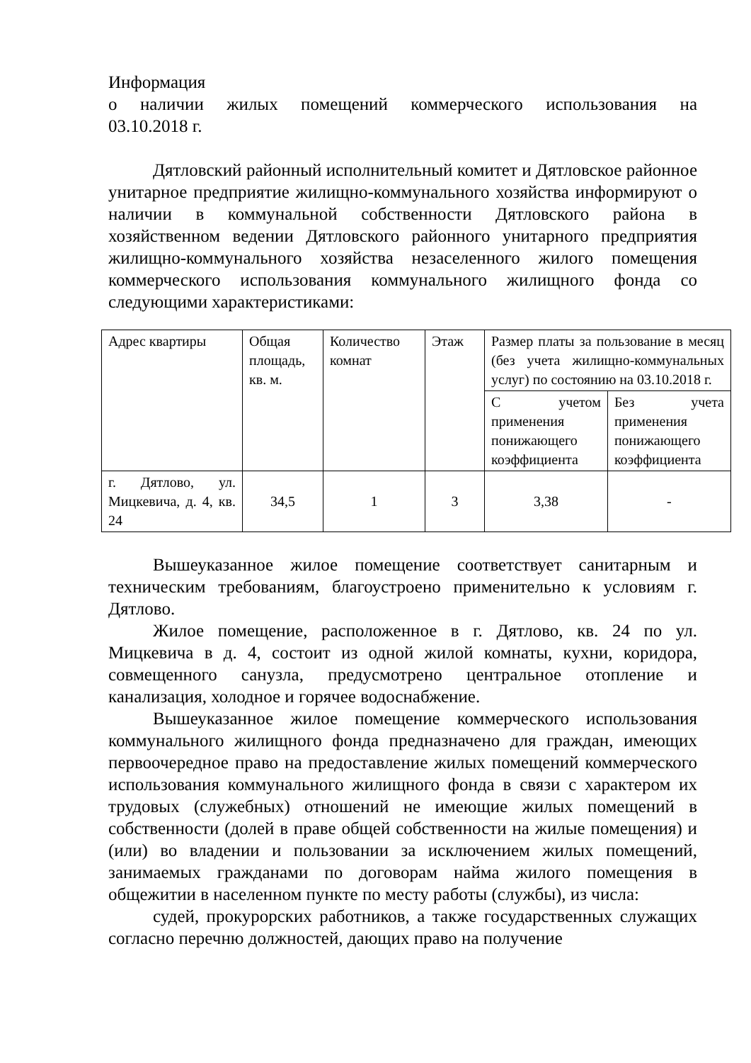Информация
о наличии жилых помещений коммерческого использования на
03.10.2018 г.
Дятловский районный исполнительный комитет и Дятловское районное унитарное предприятие жилищно-коммунального хозяйства информируют о наличии в коммунальной собственности Дятловского района в хозяйственном ведении Дятловского районного унитарного предприятия жилищно-коммунального хозяйства незаселенного жилого помещения коммерческого использования коммунального жилищного фонда со следующими характеристиками:
| Адрес квартиры | Общая площадь, кв. м. | Количество комнат | Этаж | Размер платы за пользование в месяц (без учета жилищно-коммунальных услуг) по состоянию на 03.10.2018 г. | |
| | | | | С учетом применения понижающего коэффициента | Без учета применения понижающего коэффициента |
| г. Дятлово, ул. Мицкевича, д. 4, кв. 24 | 34,5 | 1 | 3 | 3,38 | - |
Вышеуказанное жилое помещение соответствует санитарным и техническим требованиям, благоустроено применительно к условиям г. Дятлово.
Жилое помещение, расположенное в г. Дятлово, кв. 24 по ул. Мицкевича в д. 4, состоит из одной жилой комнаты, кухни, коридора, совмещенного санузла, предусмотрено центральное отопление и канализация, холодное и горячее водоснабжение.
Вышеуказанное жилое помещение коммерческого использования коммунального жилищного фонда предназначено для граждан, имеющих первоочередное право на предоставление жилых помещений коммерческого использования коммунального жилищного фонда в связи с характером их трудовых (служебных) отношений не имеющие жилых помещений в собственности (долей в праве общей собственности на жилые помещения) и (или) во владении и пользовании за исключением жилых помещений, занимаемых гражданами по договорам найма жилого помещения в общежитии в населенном пункте по месту работы (службы), из числа:
судей, прокурорских работников, а также государственных служащих согласно перечню должностей, дающих право на получение